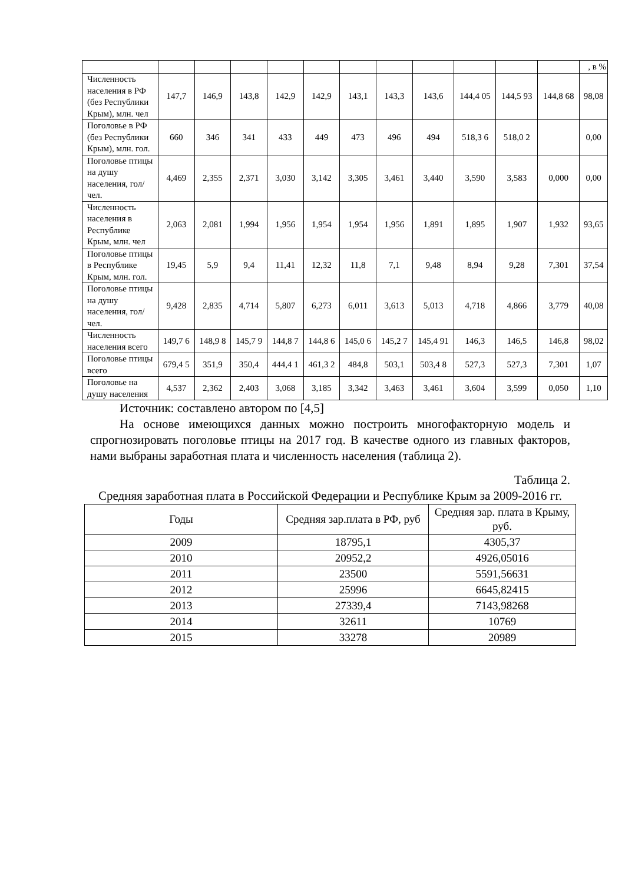| | | | | | | | | | | | | , в % |
| Численность населения в РФ (без Республики Крым), млн. чел | 147,7 | 146,9 | 143,8 | 142,9 | 142,9 | 143,1 | 143,3 | 143,6 | 144,4 05 | 144,5 93 | 144,8 68 | 98,08 |
| Поголовье в РФ (без Республики Крым), млн. гол. | 660 | 346 | 341 | 433 | 449 | 473 | 496 | 494 | 518,3 6 | 518,0 2 | | 0,00 |
| Поголовье птицы на душу населения, гол/чел. | 4,469 | 2,355 | 2,371 | 3,030 | 3,142 | 3,305 | 3,461 | 3,440 | 3,590 | 3,583 | 0,000 | 0,00 |
| Численность населения в Республике Крым, млн. чел | 2,063 | 2,081 | 1,994 | 1,956 | 1,954 | 1,954 | 1,956 | 1,891 | 1,895 | 1,907 | 1,932 | 93,65 |
| Поголовье птицы в Республике Крым, млн. гол. | 19,45 | 5,9 | 9,4 | 11,41 | 12,32 | 11,8 | 7,1 | 9,48 | 8,94 | 9,28 | 7,301 | 37,54 |
| Поголовье птицы на душу населения, гол/чел. | 9,428 | 2,835 | 4,714 | 5,807 | 6,273 | 6,011 | 3,613 | 5,013 | 4,718 | 4,866 | 3,779 | 40,08 |
| Численность населения всего | 149,7 6 | 148,9 8 | 145,7 9 | 144,8 7 | 144,8 6 | 145,0 6 | 145,2 7 | 145,4 91 | 146,3 | 146,5 | 146,8 | 98,02 |
| Поголовье птицы всего | 679,4 5 | 351,9 | 350,4 | 444,4 1 | 461,3 2 | 484,8 | 503,1 | 503,4 8 | 527,3 | 527,3 | 7,301 | 1,07 |
| Поголовье на душу населения | 4,537 | 2,362 | 2,403 | 3,068 | 3,185 | 3,342 | 3,463 | 3,461 | 3,604 | 3,599 | 0,050 | 1,10 |
Источник: составлено автором по [4,5]
На основе имеющихся данных можно построить многофакторную модель и спрогнозировать поголовье птицы на 2017 год. В качестве одного из главных факторов, нами выбраны заработная плата и численность населения (таблица 2).
Таблица 2.
Средняя заработная плата в Российской Федерации и Республике Крым за 2009-2016 гг.
| Годы | Средняя зар.плата в РФ, руб | Средняя зар. плата в Крыму, руб. |
| 2009 | 18795,1 | 4305,37 |
| 2010 | 20952,2 | 4926,05016 |
| 2011 | 23500 | 5591,56631 |
| 2012 | 25996 | 6645,82415 |
| 2013 | 27339,4 | 7143,98268 |
| 2014 | 32611 | 10769 |
| 2015 | 33278 | 20989 |